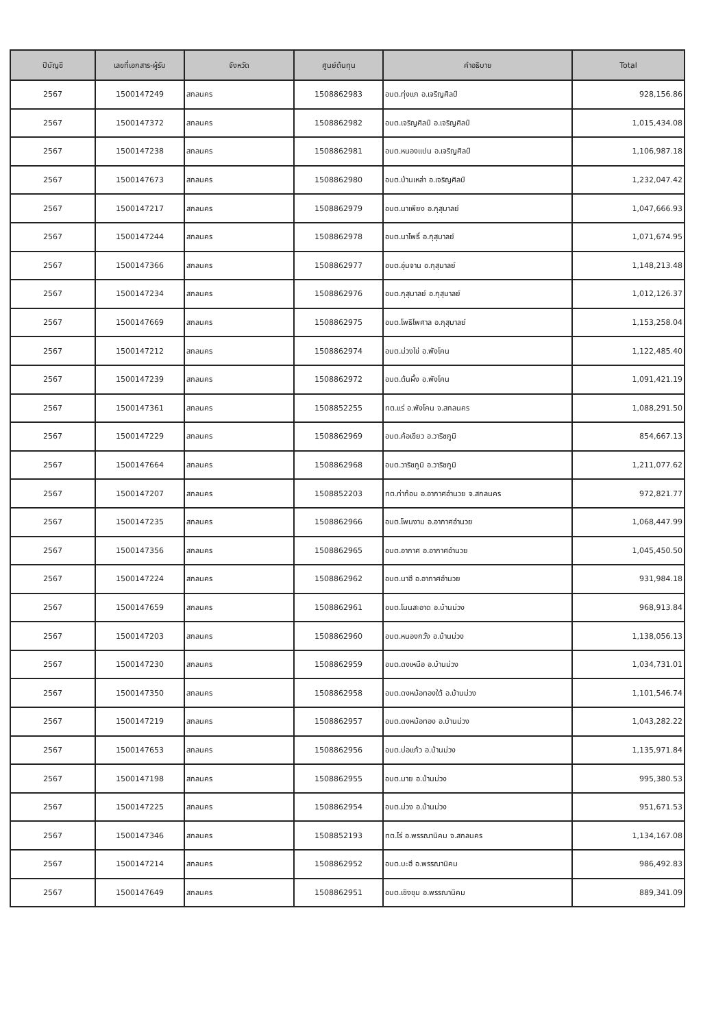| ปีบัญชี | เลขที่เอกสาร-ผู้รับ | จังหวัด | ศูนย์ต้นทุน | คำอธิบาย | Total |
| --- | --- | --- | --- | --- | --- |
| 2567 | 1500147249 | สกลนคร | 1508862983 | อบต.ทุ่งแก อ.เจริญศิลป์ | 928,156.86 |
| 2567 | 1500147372 | สกลนคร | 1508862982 | อบต.เจริญศิลป์ อ.เจริญศิลป์ | 1,015,434.08 |
| 2567 | 1500147238 | สกลนคร | 1508862981 | อบต.หนองแปน อ.เจริญศิลป์ | 1,106,987.18 |
| 2567 | 1500147673 | สกลนคร | 1508862980 | อบต.บ้านเหล่า อ.เจริญศิลป์ | 1,232,047.42 |
| 2567 | 1500147217 | สกลนคร | 1508862979 | อบต.นาเพียง อ.กุสุมาลย์ | 1,047,666.93 |
| 2567 | 1500147244 | สกลนคร | 1508862978 | อบต.นาโพธิ์ อ.กุสุมาลย์ | 1,071,674.95 |
| 2567 | 1500147366 | สกลนคร | 1508862977 | อบต.อุ่มจาน อ.กุสุมาลย์ | 1,148,213.48 |
| 2567 | 1500147234 | สกลนคร | 1508862976 | อบต.กุสุมาลย์ อ.กุสุมาลย์ | 1,012,126.37 |
| 2567 | 1500147669 | สกลนคร | 1508862975 | อบต.โพธิไพศาล อ.กุสุมาลย์ | 1,153,258.04 |
| 2567 | 1500147212 | สกลนคร | 1508862974 | อบต.ม่วงไข่ อ.พังโคน | 1,122,485.40 |
| 2567 | 1500147239 | สกลนคร | 1508862972 | อบต.ต้นผึ้ง อ.พังโคน | 1,091,421.19 |
| 2567 | 1500147361 | สกลนคร | 1508852255 | ทต.แร่ อ.พังโคน จ.สกลนคร | 1,088,291.50 |
| 2567 | 1500147229 | สกลนคร | 1508862969 | อบต.ค้อเขียว อ.วาริชภูมิ | 854,667.13 |
| 2567 | 1500147664 | สกลนคร | 1508862968 | อบต.วาริชภูมิ อ.วาริชภูมิ | 1,211,077.62 |
| 2567 | 1500147207 | สกลนคร | 1508852203 | ทต.ท่าก้อน อ.อากาศอำนวย จ.สกลนคร | 972,821.77 |
| 2567 | 1500147235 | สกลนคร | 1508862966 | อบต.โพนงาม อ.อากาศอำนวย | 1,068,447.99 |
| 2567 | 1500147356 | สกลนคร | 1508862965 | อบต.อากาศ อ.อากาศอำนวย | 1,045,450.50 |
| 2567 | 1500147224 | สกลนคร | 1508862962 | อบต.นาฮี อ.อากาศอำนวย | 931,984.18 |
| 2567 | 1500147659 | สกลนคร | 1508862961 | อบต.โนนสะอาด อ.บ้านม่วง | 968,913.84 |
| 2567 | 1500147203 | สกลนคร | 1508862960 | อบต.หนองกวั่ง อ.บ้านม่วง | 1,138,056.13 |
| 2567 | 1500147230 | สกลนคร | 1508862959 | อบต.ดงเหนือ อ.บ้านม่วง | 1,034,731.01 |
| 2567 | 1500147350 | สกลนคร | 1508862958 | อบต.ดงหม้อทองใต้ อ.บ้านม่วง | 1,101,546.74 |
| 2567 | 1500147219 | สกลนคร | 1508862957 | อบต.ดงหม้อทอง อ.บ้านม่วง | 1,043,282.22 |
| 2567 | 1500147653 | สกลนคร | 1508862956 | อบต.บ่อแก้ว อ.บ้านม่วง | 1,135,971.84 |
| 2567 | 1500147198 | สกลนคร | 1508862955 | อบต.มาย อ.บ้านม่วง | 995,380.53 |
| 2567 | 1500147225 | สกลนคร | 1508862954 | อบต.ม่วง อ.บ้านม่วง | 951,671.53 |
| 2567 | 1500147346 | สกลนคร | 1508852193 | ทต.ไร่ อ.พรรณานิคม จ.สกลนคร | 1,134,167.08 |
| 2567 | 1500147214 | สกลนคร | 1508862952 | อบต.บะฮี อ.พรรณานิคม | 986,492.83 |
| 2567 | 1500147649 | สกลนคร | 1508862951 | อบต.เชิงชุม อ.พรรณานิคม | 889,341.09 |